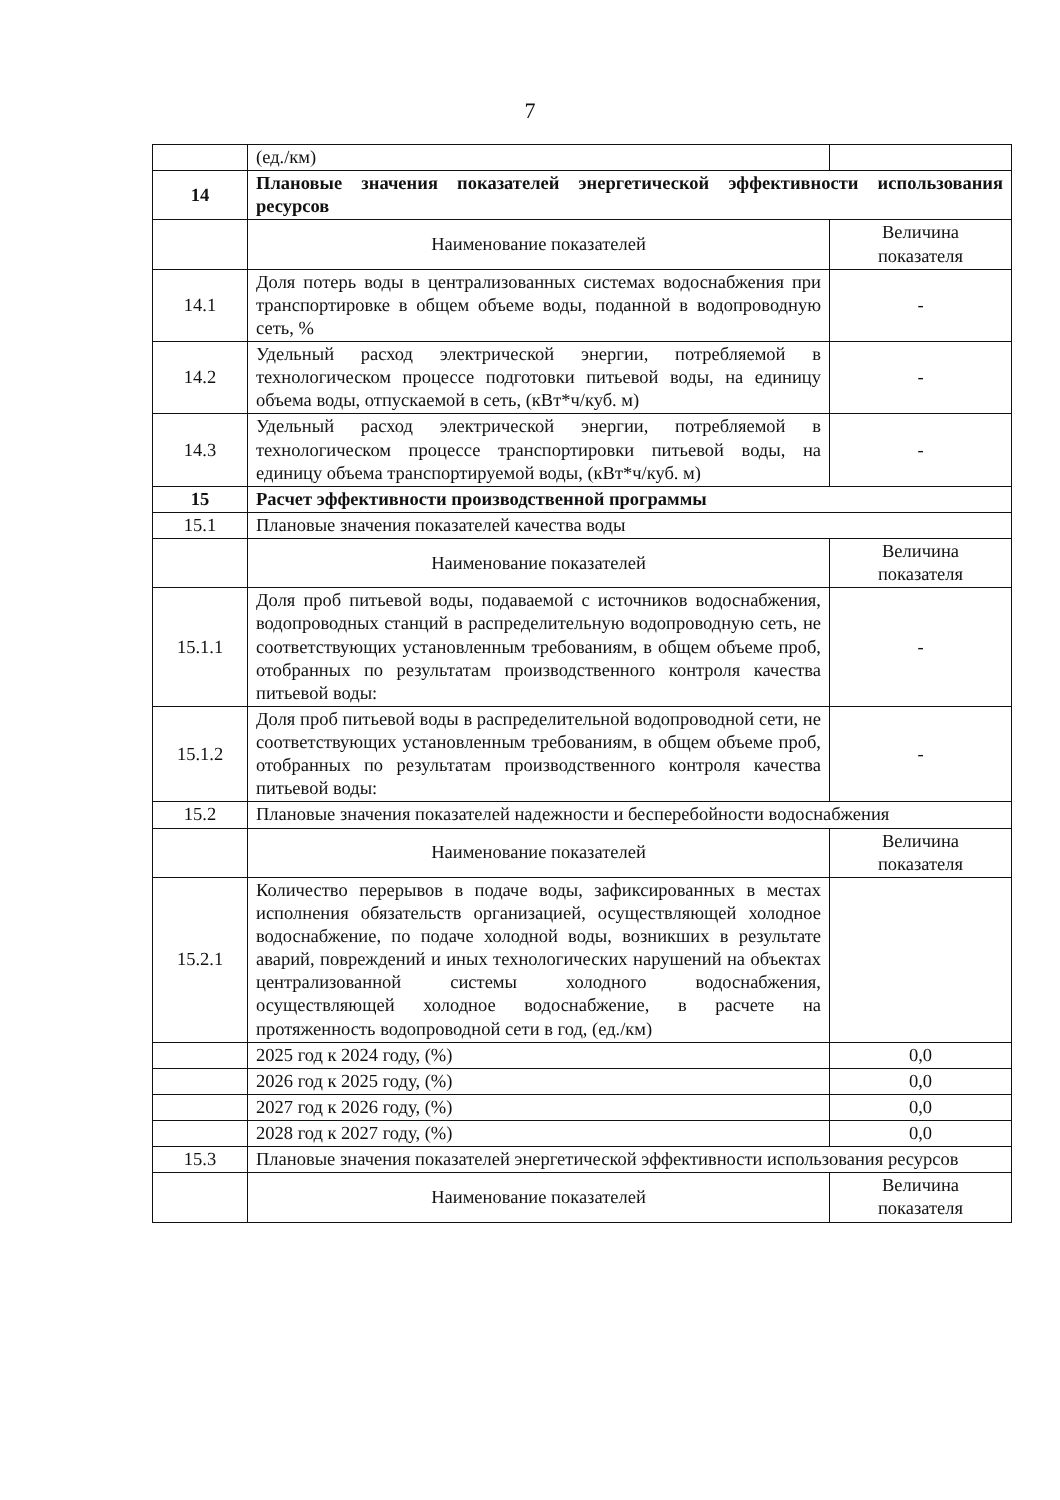7
| | (ед./км) | |
| 14 | Плановые значения показателей энергетической эффективности использования ресурсов | |
| | Наименование показателей | Величина показателя |
| 14.1 | Доля потерь воды в централизованных системах водоснабжения при транспортировке в общем объеме воды, поданной в водопроводную сеть, % | - |
| 14.2 | Удельный расход электрической энергии, потребляемой в технологическом процессе подготовки питьевой воды, на единицу объема воды, отпускаемой в сеть, (кВт*ч/куб. м) | - |
| 14.3 | Удельный расход электрической энергии, потребляемой в технологическом процессе транспортировки питьевой воды, на единицу объема транспортируемой воды, (кВт*ч/куб. м) | - |
| 15 | Расчет эффективности производственной программы | |
| 15.1 | Плановые значения показателей качества воды | |
| | Наименование показателей | Величина показателя |
| 15.1.1 | Доля проб питьевой воды, подаваемой с источников водоснабжения, водопроводных станций в распределительную водопроводную сеть, не соответствующих установленным требованиям, в общем объеме проб, отобранных по результатам производственного контроля качества питьевой воды: | - |
| 15.1.2 | Доля проб питьевой воды в распределительной водопроводной сети, не соответствующих установленным требованиям, в общем объеме проб, отобранных по результатам производственного контроля качества питьевой воды: | - |
| 15.2 | Плановые значения показателей надежности и бесперебойности водоснабжения | |
| | Наименование показателей | Величина показателя |
| 15.2.1 | Количество перерывов в подаче воды, зафиксированных в местах исполнения обязательств организацией, осуществляющей холодное водоснабжение, по подаче холодной воды, возникших в результате аварий, повреждений и иных технологических нарушений на объектах централизованной системы холодного водоснабжения, осуществляющей холодное водоснабжение, в расчете на протяженность водопроводной сети в год, (ед./км) | |
| | 2025 год к 2024 году, (%) | 0,0 |
| | 2026 год к 2025 году, (%) | 0,0 |
| | 2027 год к 2026 году, (%) | 0,0 |
| | 2028 год к 2027 году, (%) | 0,0 |
| 15.3 | Плановые значения показателей энергетической эффективности использования ресурсов | |
| | Наименование показателей | Величина показателя |